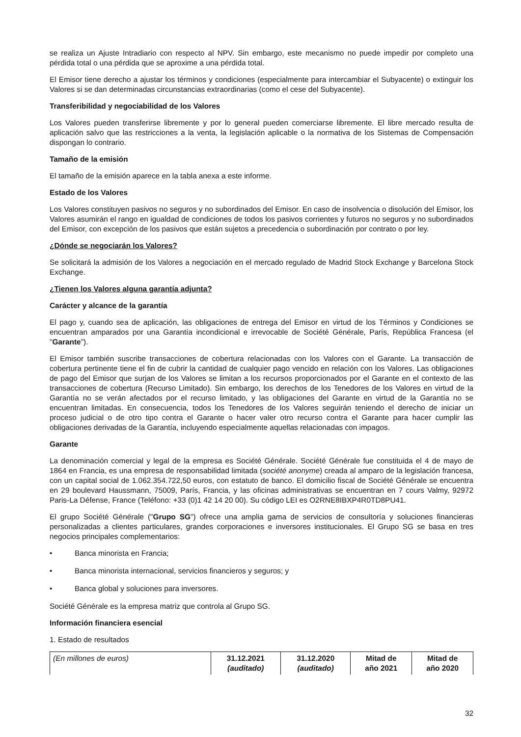se realiza un Ajuste Intradiario con respecto al NPV. Sin embargo, este mecanismo no puede impedir por completo una pérdida total o una pérdida que se aproxime a una pérdida total.
El Emisor tiene derecho a ajustar los términos y condiciones (especialmente para intercambiar el Subyacente) o extinguir los Valores si se dan determinadas circunstancias extraordinarias (como el cese del Subyacente).
Transferibilidad y negociabilidad de los Valores
Los Valores pueden transferirse libremente y por lo general pueden comerciarse libremente. El libre mercado resulta de aplicación salvo que las restricciones a la venta, la legislación aplicable o la normativa de los Sistemas de Compensación dispongan lo contrario.
Tamaño de la emisión
El tamaño de la emisión aparece en la tabla anexa a este informe.
Estado de los Valores
Los Valores constituyen pasivos no seguros y no subordinados del Emisor. En caso de insolvencia o disolución del Emisor, los Valores asumirán el rango en igualdad de condiciones de todos los pasivos corrientes y futuros no seguros y no subordinados del Emisor, con excepción de los pasivos que están sujetos a precedencia o subordinación por contrato o por ley.
¿Dónde se negociarán los Valores?
Se solicitará la admisión de los Valores a negociación en el mercado regulado de Madrid Stock Exchange y Barcelona Stock Exchange.
¿Tienen los Valores alguna garantía adjunta?
Carácter y alcance de la garantía
El pago y, cuando sea de aplicación, las obligaciones de entrega del Emisor en virtud de los Términos y Condiciones se encuentran amparados por una Garantía incondicional e irrevocable de Société Générale, París, República Francesa (el "Garante").
El Emisor también suscribe transacciones de cobertura relacionadas con los Valores con el Garante. La transacción de cobertura pertinente tiene el fin de cubrir la cantidad de cualquier pago vencido en relación con los Valores. Las obligaciones de pago del Emisor que surjan de los Valores se limitan a los recursos proporcionados por el Garante en el contexto de las transacciones de cobertura (Recurso Limitado). Sin embargo, los derechos de los Tenedores de los Valores en virtud de la Garantía no se verán afectados por el recurso limitado, y las obligaciones del Garante en virtud de la Garantía no se encuentran limitadas. En consecuencia, todos los Tenedores de los Valores seguirán teniendo el derecho de iniciar un proceso judicial o de otro tipo contra el Garante o hacer valer otro recurso contra el Garante para hacer cumplir las obligaciones derivadas de la Garantía, incluyendo especialmente aquellas relacionadas con impagos.
Garante
La denominación comercial y legal de la empresa es Société Générale. Société Générale fue constituida el 4 de mayo de 1864 en Francia, es una empresa de responsabilidad limitada (société anonyme) creada al amparo de la legislación francesa, con un capital social de 1.062.354.722,50 euros, con estatuto de banco. El domicilio fiscal de Société Générale se encuentra en 29 boulevard Haussmann, 75009, París, Francia, y las oficinas administrativas se encuentran en 7 cours Valmy, 92972 Paris-La Défense, France (Teléfono: +33 (0)1 42 14 20 00). Su código LEI es O2RNE8IBXP4R0TD8PU41.
El grupo Société Générale ("Grupo SG") ofrece una amplia gama de servicios de consultoría y soluciones financieras personalizadas a clientes particulares, grandes corporaciones e inversores institucionales. El Grupo SG se basa en tres negocios principales complementarios:
• Banca minorista en Francia;
• Banca minorista internacional, servicios financieros y seguros; y
• Banca global y soluciones para inversores.
Société Générale es la empresa matriz que controla al Grupo SG.
Información financiera esencial
1. Estado de resultados
| (En millones de euros) | 31.12.2021 (auditado) | 31.12.2020 (auditado) | Mitad de año 2021 | Mitad de año 2020 |
32